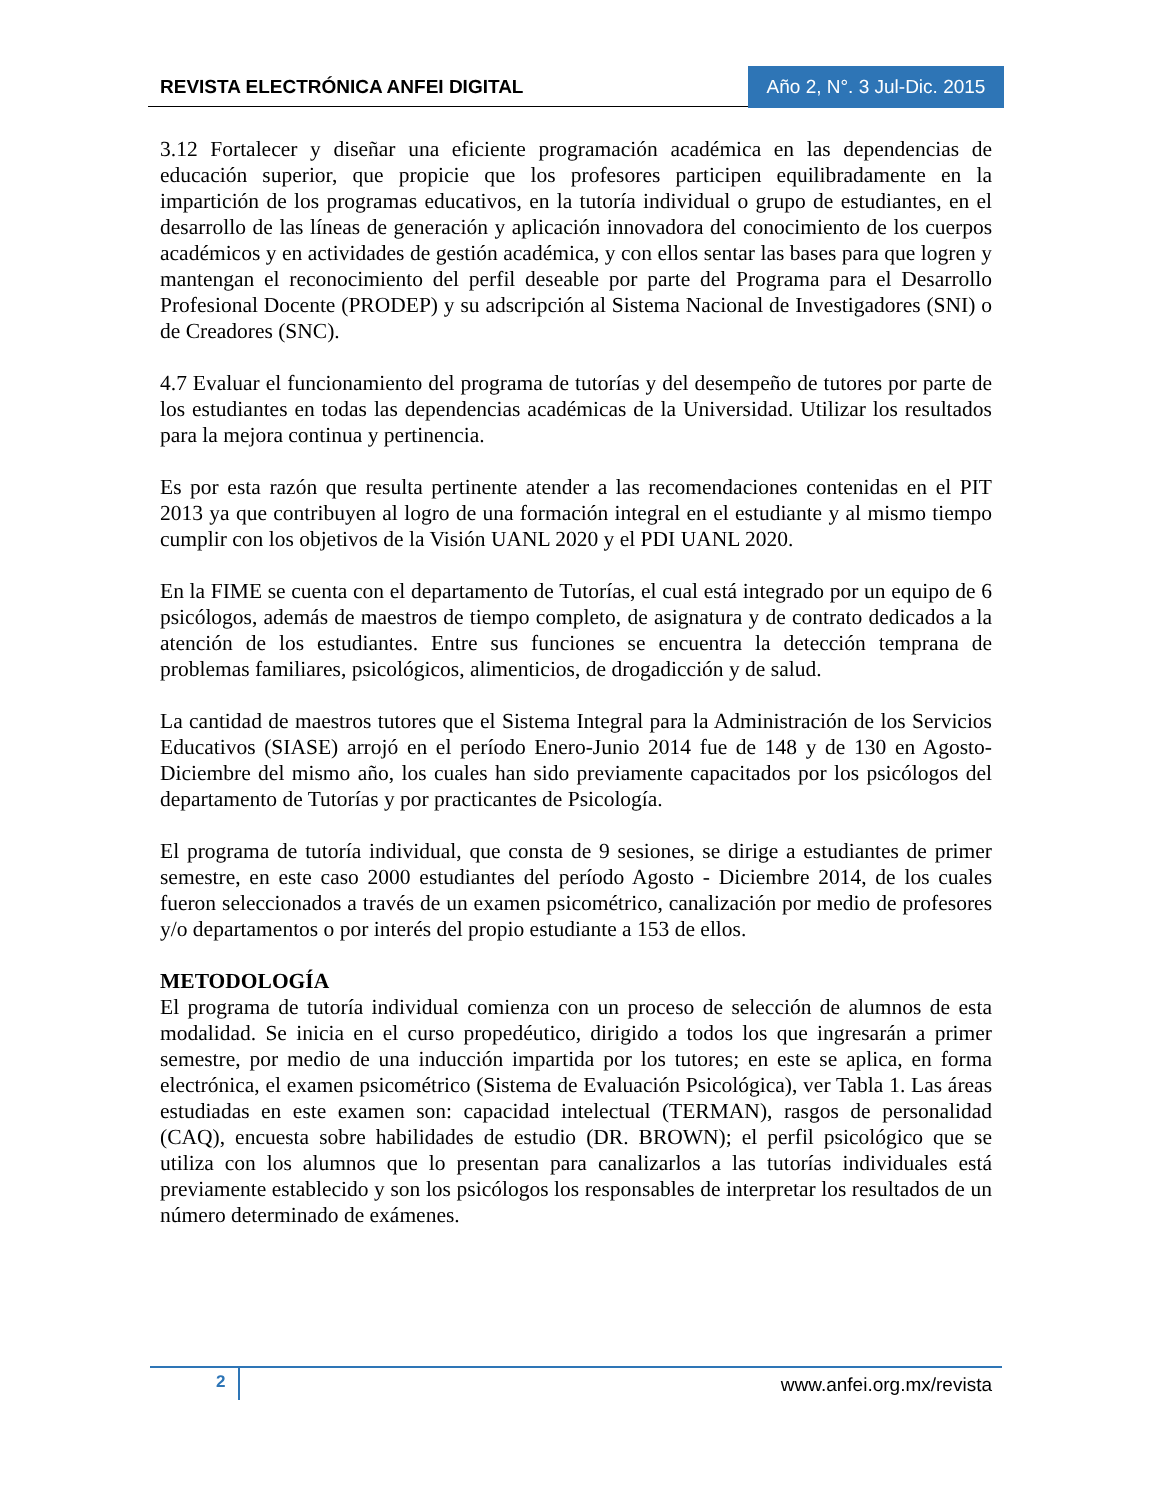REVISTA ELECTRÓNICA ANFEI DIGITAL
Año 2, N°. 3 Jul-Dic. 2015
3.12 Fortalecer y diseñar una eficiente programación académica en las dependencias de educación superior, que propicie que los profesores participen equilibradamente en la impartición de los programas educativos, en la tutoría individual o grupo de estudiantes, en el desarrollo de las líneas de generación y aplicación innovadora del conocimiento de los cuerpos académicos y en actividades de gestión académica, y con ellos sentar las bases para que logren y mantengan el reconocimiento del perfil deseable por parte del Programa para el Desarrollo Profesional Docente (PRODEP) y su adscripción al Sistema Nacional de Investigadores (SNI) o de Creadores (SNC).
4.7 Evaluar el funcionamiento del programa de tutorías y del desempeño de tutores por parte de los estudiantes en todas las dependencias académicas de la Universidad. Utilizar los resultados para la mejora continua y pertinencia.
Es por esta razón que resulta pertinente atender a las recomendaciones contenidas en el PIT 2013 ya que contribuyen al logro de una formación integral en el estudiante y al mismo tiempo cumplir con los objetivos de la Visión UANL 2020 y el PDI UANL 2020.
En la FIME se cuenta con el departamento de Tutorías, el cual está integrado por un equipo de 6 psicólogos, además de maestros de tiempo completo, de asignatura y de contrato dedicados a la atención de los estudiantes. Entre sus funciones se encuentra la detección temprana de problemas familiares, psicológicos, alimenticios, de drogadicción y de salud.
La cantidad de maestros tutores que el Sistema Integral para la Administración de los Servicios Educativos (SIASE) arrojó en el período Enero-Junio 2014 fue de 148 y de 130 en Agosto-Diciembre del mismo año, los cuales han sido previamente capacitados por los psicólogos del departamento de Tutorías y por practicantes de Psicología.
El programa de tutoría individual, que consta de 9 sesiones, se dirige a estudiantes de primer semestre, en este caso 2000 estudiantes del período Agosto - Diciembre 2014, de los cuales fueron seleccionados a través de un examen psicométrico, canalización por medio de profesores y/o departamentos o por interés del propio estudiante a 153 de ellos.
METODOLOGÍA
El programa de tutoría individual comienza con un proceso de selección de alumnos de esta modalidad. Se inicia en el curso propedéutico, dirigido a todos los que ingresarán a primer semestre, por medio de una inducción impartida por los tutores; en este se aplica, en forma electrónica, el examen psicométrico (Sistema de Evaluación Psicológica), ver Tabla 1. Las áreas estudiadas en este examen son: capacidad intelectual (TERMAN), rasgos de personalidad (CAQ), encuesta sobre habilidades de estudio (DR. BROWN); el perfil psicológico que se utiliza con los alumnos que lo presentan para canalizarlos a las tutorías individuales está previamente establecido y son los psicólogos los responsables de interpretar los resultados de un número determinado de exámenes.
2 www.anfei.org.mx/revista